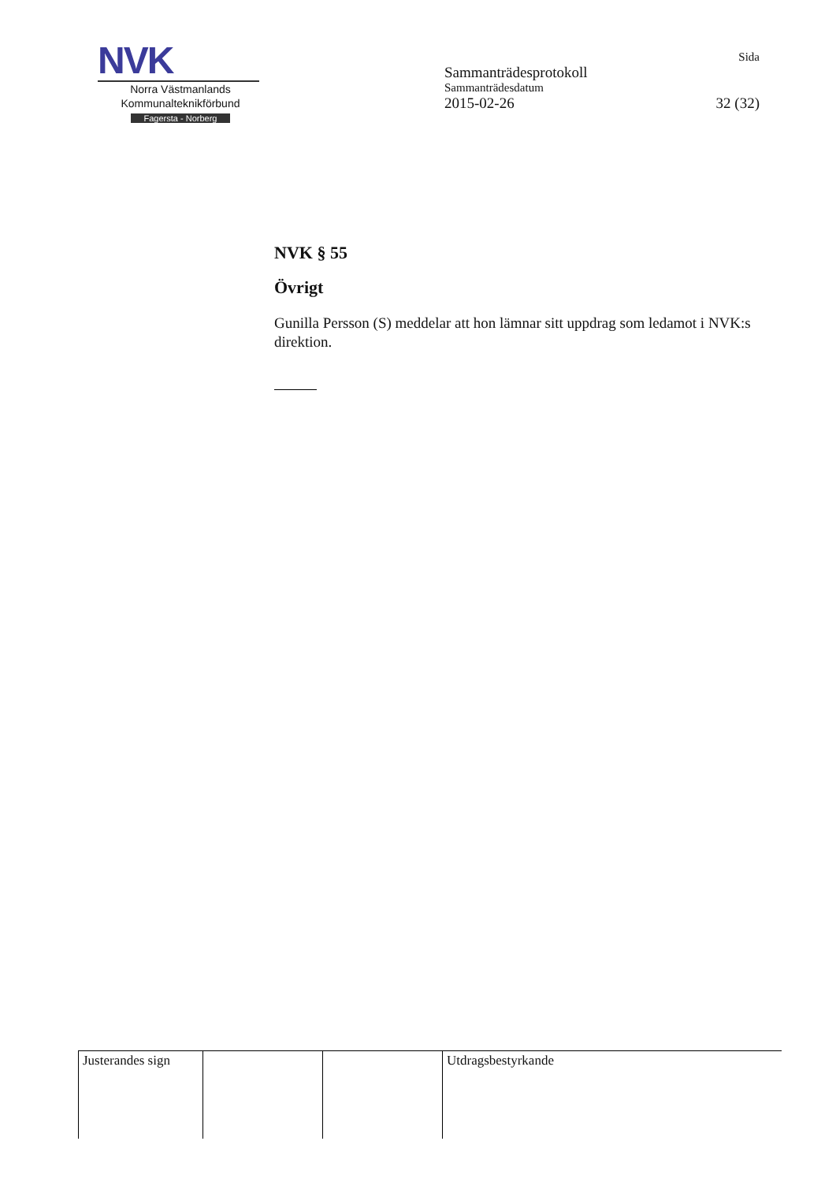NVK
Norra Västmanlands
Kommunalteknikförbund
Fagersta - Norberg
Sida
Sammanträdesprotokoll
Sammanträdesdatum
2015-02-26 32 (32)
NVK § 55
Övrigt
Gunilla Persson (S) meddelar att hon lämnar sitt uppdrag som ledamot i NVK:s direktion.
| Justerandes sign | | | Utdragsbestyrkande |